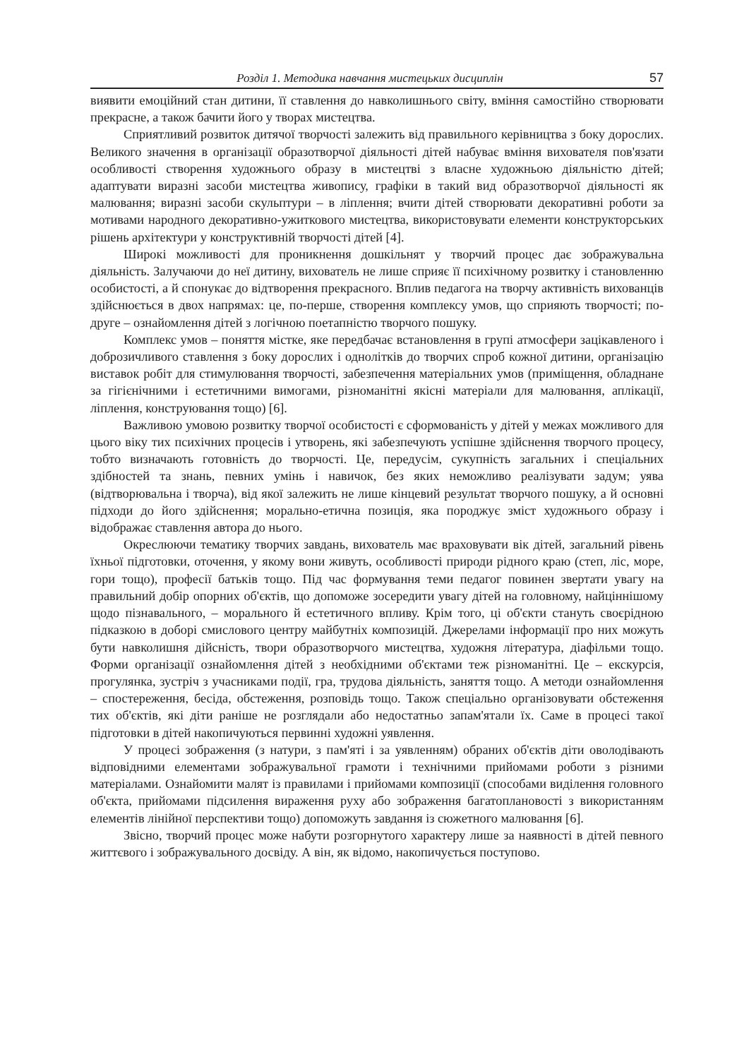Розділ 1. Методика навчання мистецьких дисциплін 57
виявити емоційний стан дитини, її ставлення до навколишнього світу, вміння самостійно створювати прекрасне, а також бачити його у творах мистецтва.
Сприятливий розвиток дитячої творчості залежить від правильного керівництва з боку дорослих. Великого значення в організації образотворчої діяльності дітей набуває вміння вихователя пов'язати особливості створення художнього образу в мистецтві з власне художньою діяльністю дітей; адаптувати виразні засоби мистецтва живопису, графіки в такий вид образотворчої діяльності як малювання; виразні засоби скульптури – в ліплення; вчити дітей створювати декоративні роботи за мотивами народного декоративно-ужиткового мистецтва, використовувати елементи конструкторських рішень архітектури у конструктивній творчості дітей [4].
Широкі можливості для проникнення дошкільнят у творчий процес дає зображувальна діяльність. Залучаючи до неї дитину, вихователь не лише сприяє її психічному розвитку і становленню особистості, а й спонукає до відтворення прекрасного. Вплив педагога на творчу активність вихованців здійснюється в двох напрямах: це, по-перше, створення комплексу умов, що сприяють творчості; по-друге – ознайомлення дітей з логічною поетапністю творчого пошуку.
Комплекс умов – поняття містке, яке передбачає встановлення в групі атмосфери зацікавленого і доброзичливого ставлення з боку дорослих і однолітків до творчих спроб кожної дитини, організацію виставок робіт для стимулювання творчості, забезпечення матеріальних умов (приміщення, обладнане за гігієнічними і естетичними вимогами, різноманітні якісні матеріали для малювання, аплікації, ліплення, конструювання тощо) [6].
Важливою умовою розвитку творчої особистості є сформованість у дітей у межах можливого для цього віку тих психічних процесів і утворень, які забезпечують успішне здійснення творчого процесу, тобто визначають готовність до творчості. Це, передусім, сукупність загальних і спеціальних здібностей та знань, певних умінь і навичок, без яких неможливо реалізувати задум; уява (відтворювальна і творча), від якої залежить не лише кінцевий результат творчого пошуку, а й основні підходи до його здійснення; морально-етична позиція, яка породжує зміст художнього образу і відображає ставлення автора до нього.
Окреслюючи тематику творчих завдань, вихователь має враховувати вік дітей, загальний рівень їхньої підготовки, оточення, у якому вони живуть, особливості природи рідного краю (степ, ліс, море, гори тощо), професії батьків тощо. Під час формування теми педагог повинен звертати увагу на правильний добір опорних об'єктів, що допоможе зосередити увагу дітей на головному, найціннішому щодо пізнавального, – морального й естетичного впливу. Крім того, ці об'єкти стануть своєрідною підказкою в доборі смислового центру майбутніх композицій. Джерелами інформації про них можуть бути навколишня дійсність, твори образотворчого мистецтва, художня література, діафільми тощо. Форми організації ознайомлення дітей з необхідними об'єктами теж різноманітні. Це – екскурсія, прогулянка, зустріч з учасниками події, гра, трудова діяльність, заняття тощо. А методи ознайомлення – спостереження, бесіда, обстеження, розповідь тощо. Також спеціально організовувати обстеження тих об'єктів, які діти раніше не розглядали або недостатньо запам'ятали їх. Саме в процесі такої підготовки в дітей накопичуються первинні художні уявлення.
У процесі зображення (з натури, з пам'яті і за уявленням) обраних об'єктів діти оволодівають відповідними елементами зображувальної грамоти і технічними прийомами роботи з різними матеріалами. Ознайомити малят із правилами і прийомами композиції (способами виділення головного об'єкта, прийомами підсилення вираження руху або зображення багатоплановості з використанням елементів лінійної перспективи тощо) допоможуть завдання із сюжетного малювання [6].
Звісно, творчий процес може набути розгорнутого характеру лише за наявності в дітей певного життєвого і зображувального досвіду. А він, як відомо, накопичується поступово.